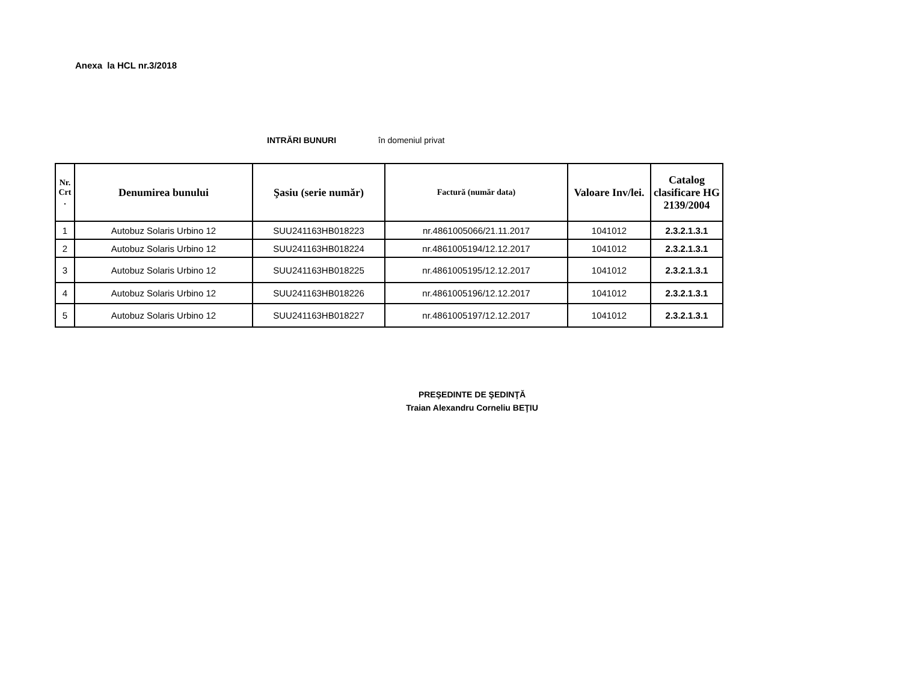Anexa la HCL nr.3/2018
INTRĂRI BUNURI în domeniul privat
| Nr. Crt . | Denumirea bunului | Şasiu (serie număr) | Factură (număr data) | Valoare Inv/lei. | Catalog clasificare HG 2139/2004 |
| --- | --- | --- | --- | --- | --- |
| 1 | Autobuz Solaris Urbino 12 | SUU241163HB018223 | nr.4861005066/21.11.2017 | 1041012 | 2.3.2.1.3.1 |
| 2 | Autobuz Solaris Urbino 12 | SUU241163HB018224 | nr.4861005194/12.12.2017 | 1041012 | 2.3.2.1.3.1 |
| 3 | Autobuz Solaris Urbino 12 | SUU241163HB018225 | nr.4861005195/12.12.2017 | 1041012 | 2.3.2.1.3.1 |
| 4 | Autobuz Solaris Urbino 12 | SUU241163HB018226 | nr.4861005196/12.12.2017 | 1041012 | 2.3.2.1.3.1 |
| 5 | Autobuz Solaris Urbino 12 | SUU241163HB018227 | nr.4861005197/12.12.2017 | 1041012 | 2.3.2.1.3.1 |
PREŞEDINTE DE ŞEDINŢĂ
Traian Alexandru Corneliu BEŢIU